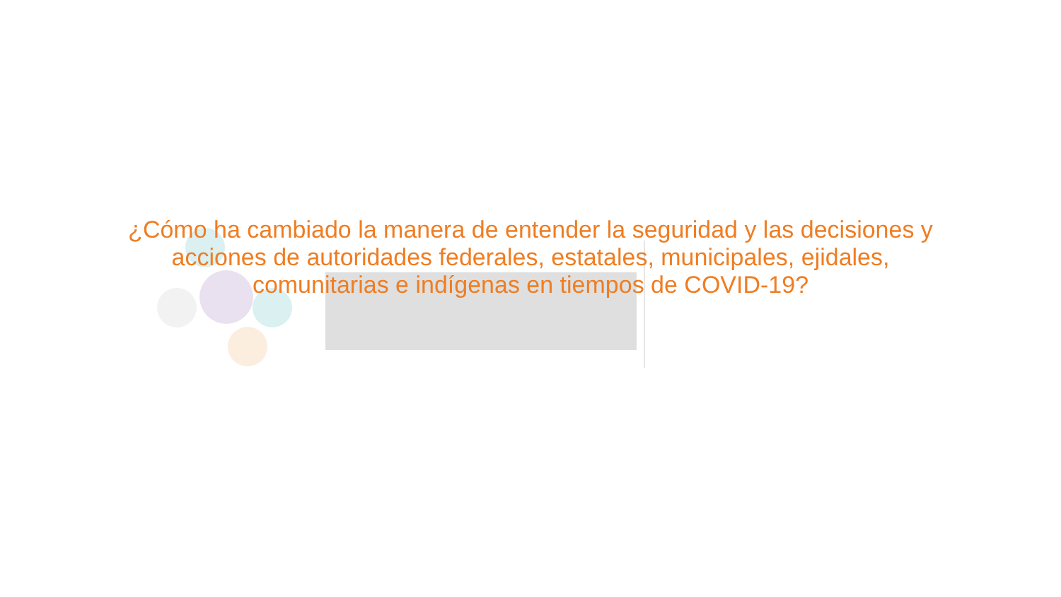¿Cómo ha cambiado la manera de entender la seguridad y las decisiones y
acciones de autoridades federales, estatales, municipales, ejidales,
comunitarias e indígenas en tiempos de COVID-19?